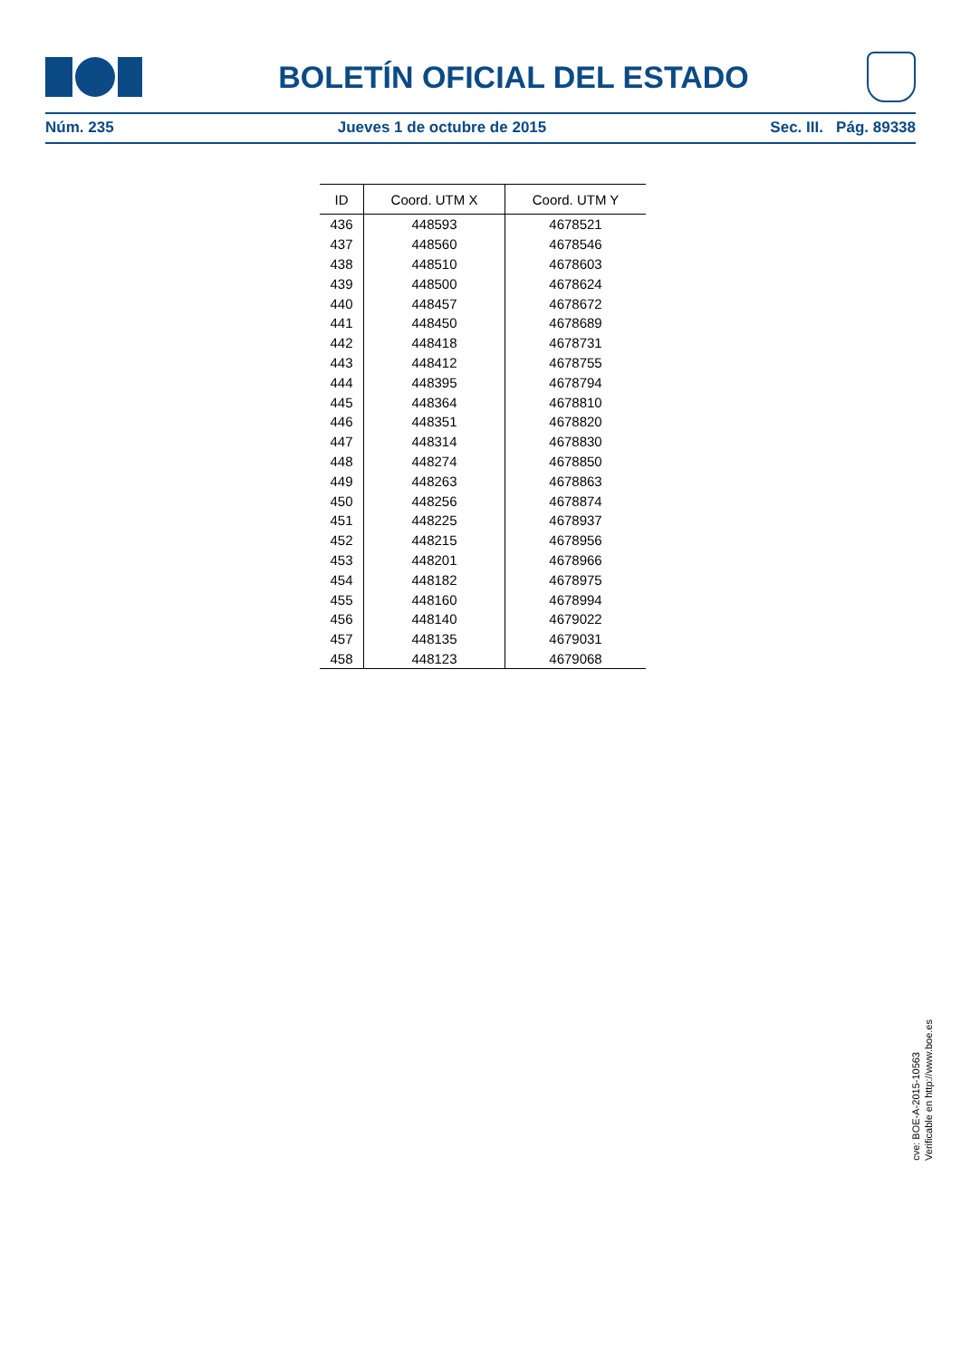BOLETÍN OFICIAL DEL ESTADO
Núm. 235 Jueves 1 de octubre de 2015 Sec. III. Pág. 89338
| ID | Coord. UTM X | Coord. UTM Y |
| --- | --- | --- |
| 436 | 448593 | 4678521 |
| 437 | 448560 | 4678546 |
| 438 | 448510 | 4678603 |
| 439 | 448500 | 4678624 |
| 440 | 448457 | 4678672 |
| 441 | 448450 | 4678689 |
| 442 | 448418 | 4678731 |
| 443 | 448412 | 4678755 |
| 444 | 448395 | 4678794 |
| 445 | 448364 | 4678810 |
| 446 | 448351 | 4678820 |
| 447 | 448314 | 4678830 |
| 448 | 448274 | 4678850 |
| 449 | 448263 | 4678863 |
| 450 | 448256 | 4678874 |
| 451 | 448225 | 4678937 |
| 452 | 448215 | 4678956 |
| 453 | 448201 | 4678966 |
| 454 | 448182 | 4678975 |
| 455 | 448160 | 4678994 |
| 456 | 448140 | 4679022 |
| 457 | 448135 | 4679031 |
| 458 | 448123 | 4679068 |
cve: BOE-A-2015-10563
Verificable en http://www.boe.es